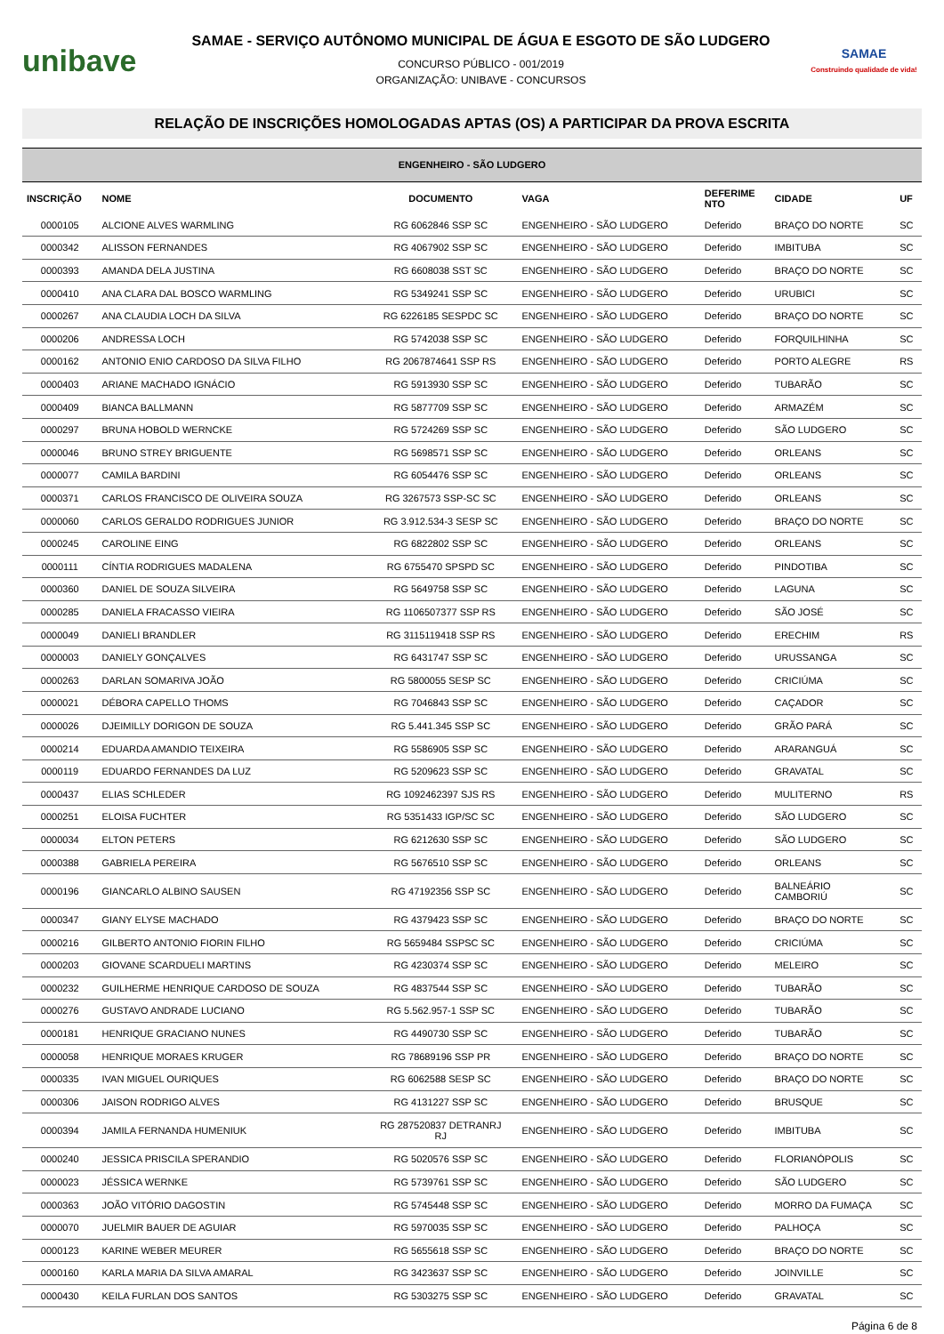unibave
SAMAE - SERVIÇO AUTÔNOMO MUNICIPAL DE ÁGUA E ESGOTO DE SÃO LUDGERO
CONCURSO PÚBLICO - 001/2019
ORGANIZAÇÃO: UNIBAVE - CONCURSOS
SAMAE
Construindo qualidade de vida!
RELAÇÃO DE INSCRIÇÕES HOMOLOGADAS APTAS (OS) A PARTICIPAR DA PROVA ESCRITA
| ENGENHEIRO - SÃO LUDGERO | | | | | | |
| INSCRIÇÃO | NOME | DOCUMENTO | VAGA | DEFERIME NTO | CIDADE | UF |
| 0000105 | ALCIONE ALVES WARMLING | RG 6062846 SSP SC | ENGENHEIRO - SÃO LUDGERO | Deferido | BRAÇO DO NORTE | SC |
| 0000342 | ALISSON FERNANDES | RG 4067902 SSP SC | ENGENHEIRO - SÃO LUDGERO | Deferido | IMBITUBA | SC |
| 0000393 | AMANDA DELA JUSTINA | RG 6608038 SST SC | ENGENHEIRO - SÃO LUDGERO | Deferido | BRAÇO DO NORTE | SC |
| 0000410 | ANA CLARA DAL BOSCO WARMLING | RG 5349241 SSP SC | ENGENHEIRO - SÃO LUDGERO | Deferido | URUBICI | SC |
| 0000267 | ANA CLAUDIA LOCH DA SILVA | RG 6226185 SESPDC SC | ENGENHEIRO - SÃO LUDGERO | Deferido | BRAÇO DO NORTE | SC |
| 0000206 | ANDRESSA LOCH | RG 5742038 SSP SC | ENGENHEIRO - SÃO LUDGERO | Deferido | FORQUILHINHA | SC |
| 0000162 | ANTONIO ENIO CARDOSO DA SILVA FILHO | RG 2067874641 SSP RS | ENGENHEIRO - SÃO LUDGERO | Deferido | PORTO ALEGRE | RS |
| 0000403 | ARIANE MACHADO IGNÁCIO | RG 5913930 SSP SC | ENGENHEIRO - SÃO LUDGERO | Deferido | TUBARÃO | SC |
| 0000409 | BIANCA BALLMANN | RG 5877709 SSP SC | ENGENHEIRO - SÃO LUDGERO | Deferido | ARMAZÉM | SC |
| 0000297 | BRUNA HOBOLD WERNCKE | RG 5724269 SSP SC | ENGENHEIRO - SÃO LUDGERO | Deferido | SÃO LUDGERO | SC |
| 0000046 | BRUNO STREY BRIGUENTE | RG 5698571 SSP SC | ENGENHEIRO - SÃO LUDGERO | Deferido | ORLEANS | SC |
| 0000077 | CAMILA BARDINI | RG 6054476 SSP SC | ENGENHEIRO - SÃO LUDGERO | Deferido | ORLEANS | SC |
| 0000371 | CARLOS FRANCISCO DE OLIVEIRA SOUZA | RG 3267573 SSP-SC SC | ENGENHEIRO - SÃO LUDGERO | Deferido | ORLEANS | SC |
| 0000060 | CARLOS GERALDO RODRIGUES JUNIOR | RG 3.912.534-3 SESP SC | ENGENHEIRO - SÃO LUDGERO | Deferido | BRAÇO DO NORTE | SC |
| 0000245 | CAROLINE EING | RG 6822802 SSP SC | ENGENHEIRO - SÃO LUDGERO | Deferido | ORLEANS | SC |
| 0000111 | CÍNTIA RODRIGUES MADALENA | RG 6755470 SPSPD SC | ENGENHEIRO - SÃO LUDGERO | Deferido | PINDOTIBA | SC |
| 0000360 | DANIEL DE SOUZA SILVEIRA | RG 5649758 SSP SC | ENGENHEIRO - SÃO LUDGERO | Deferido | LAGUNA | SC |
| 0000285 | DANIELA FRACASSO VIEIRA | RG 1106507377 SSP RS | ENGENHEIRO - SÃO LUDGERO | Deferido | SÃO JOSÉ | SC |
| 0000049 | DANIELI BRANDLER | RG 3115119418 SSP RS | ENGENHEIRO - SÃO LUDGERO | Deferido | ERECHIM | RS |
| 0000003 | DANIELY GONÇALVES | RG 6431747 SSP SC | ENGENHEIRO - SÃO LUDGERO | Deferido | URUSSANGA | SC |
| 0000263 | DARLAN SOMARIVA JOÃO | RG 5800055 SESP SC | ENGENHEIRO - SÃO LUDGERO | Deferido | CRICIÚMA | SC |
| 0000021 | DÉBORA CAPELLO THOMS | RG 7046843 SSP SC | ENGENHEIRO - SÃO LUDGERO | Deferido | CAÇADOR | SC |
| 0000026 | DJEIMILLY DORIGON DE SOUZA | RG 5.441.345 SSP SC | ENGENHEIRO - SÃO LUDGERO | Deferido | GRÃO PARÁ | SC |
| 0000214 | EDUARDA AMANDIO TEIXEIRA | RG 5586905 SSP SC | ENGENHEIRO - SÃO LUDGERO | Deferido | ARARANGUÁ | SC |
| 0000119 | EDUARDO FERNANDES DA LUZ | RG 5209623 SSP SC | ENGENHEIRO - SÃO LUDGERO | Deferido | GRAVATAL | SC |
| 0000437 | ELIAS SCHLEDER | RG 1092462397 SJS RS | ENGENHEIRO - SÃO LUDGERO | Deferido | MULITERNO | RS |
| 0000251 | ELOISA FUCHTER | RG 5351433 IGP/SC SC | ENGENHEIRO - SÃO LUDGERO | Deferido | SÃO LUDGERO | SC |
| 0000034 | ELTON PETERS | RG 6212630 SSP SC | ENGENHEIRO - SÃO LUDGERO | Deferido | SÃO LUDGERO | SC |
| 0000388 | GABRIELA PEREIRA | RG 5676510 SSP SC | ENGENHEIRO - SÃO LUDGERO | Deferido | ORLEANS | SC |
| 0000196 | GIANCARLO ALBINO SAUSEN | RG 47192356 SSP SC | ENGENHEIRO - SÃO LUDGERO | Deferido | BALNEÁRIO CAMBORIÚ | SC |
| 0000347 | GIANY ELYSE MACHADO | RG 4379423 SSP SC | ENGENHEIRO - SÃO LUDGERO | Deferido | BRAÇO DO NORTE | SC |
| 0000216 | GILBERTO ANTONIO FIORIN FILHO | RG 5659484 SSPSC SC | ENGENHEIRO - SÃO LUDGERO | Deferido | CRICIÚMA | SC |
| 0000203 | GIOVANE SCARDUELI MARTINS | RG 4230374 SSP SC | ENGENHEIRO - SÃO LUDGERO | Deferido | MELEIRO | SC |
| 0000232 | GUILHERME HENRIQUE CARDOSO DE SOUZA | RG 4837544 SSP SC | ENGENHEIRO - SÃO LUDGERO | Deferido | TUBARÃO | SC |
| 0000276 | GUSTAVO ANDRADE LUCIANO | RG 5.562.957-1 SSP SC | ENGENHEIRO - SÃO LUDGERO | Deferido | TUBARÃO | SC |
| 0000181 | HENRIQUE GRACIANO NUNES | RG 4490730 SSP SC | ENGENHEIRO - SÃO LUDGERO | Deferido | TUBARÃO | SC |
| 0000058 | HENRIQUE MORAES KRUGER | RG 78689196 SSP PR | ENGENHEIRO - SÃO LUDGERO | Deferido | BRAÇO DO NORTE | SC |
| 0000335 | IVAN MIGUEL OURIQUES | RG 6062588 SESP SC | ENGENHEIRO - SÃO LUDGERO | Deferido | BRAÇO DO NORTE | SC |
| 0000306 | JAISON RODRIGO ALVES | RG 4131227 SSP SC | ENGENHEIRO - SÃO LUDGERO | Deferido | BRUSQUE | SC |
| 0000394 | JAMILA FERNANDA HUMENIUK | RG 287520837 DETRANRJ RJ | ENGENHEIRO - SÃO LUDGERO | Deferido | IMBITUBA | SC |
| 0000240 | JESSICA PRISCILA SPERANDIO | RG 5020576 SSP SC | ENGENHEIRO - SÃO LUDGERO | Deferido | FLORIANÓPOLIS | SC |
| 0000023 | JÉSSICA WERNKE | RG 5739761 SSP SC | ENGENHEIRO - SÃO LUDGERO | Deferido | SÃO LUDGERO | SC |
| 0000363 | JOÃO VITÓRIO DAGOSTIN | RG 5745448 SSP SC | ENGENHEIRO - SÃO LUDGERO | Deferido | MORRO DA FUMAÇA | SC |
| 0000070 | JUELMIR BAUER DE AGUIAR | RG 5970035 SSP SC | ENGENHEIRO - SÃO LUDGERO | Deferido | PALHOÇA | SC |
| 0000123 | KARINE WEBER MEURER | RG 5655618 SSP SC | ENGENHEIRO - SÃO LUDGERO | Deferido | BRAÇO DO NORTE | SC |
| 0000160 | KARLA MARIA DA SILVA AMARAL | RG 3423637 SSP SC | ENGENHEIRO - SÃO LUDGERO | Deferido | JOINVILLE | SC |
| 0000430 | KEILA FURLAN DOS SANTOS | RG 5303275 SSP SC | ENGENHEIRO - SÃO LUDGERO | Deferido | GRAVATAL | SC |
Página 6 de 8